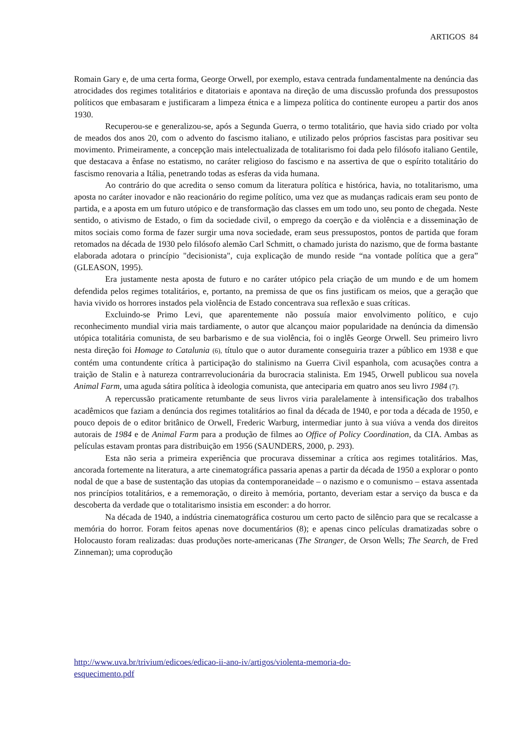ARTIGOS 84
Romain Gary e, de uma certa forma, George Orwell, por exemplo, estava centrada fundamentalmente na denúncia das atrocidades dos regimes totalitários e ditatoriais e apontava na direção de uma discussão profunda dos pressupostos políticos que embasaram e justificaram a limpeza étnica e a limpeza política do continente europeu a partir dos anos 1930.
Recuperou-se e generalizou-se, após a Segunda Guerra, o termo totalitário, que havia sido criado por volta de meados dos anos 20, com o advento do fascismo italiano, e utilizado pelos próprios fascistas para positivar seu movimento. Primeiramente, a concepção mais intelectualizada de totalitarismo foi dada pelo filósofo italiano Gentile, que destacava a ênfase no estatismo, no caráter religioso do fascismo e na assertiva de que o espírito totalitário do fascismo renovaria a Itália, penetrando todas as esferas da vida humana.
Ao contrário do que acredita o senso comum da literatura política e histórica, havia, no totalitarismo, uma aposta no caráter inovador e não reacionário do regime político, uma vez que as mudanças radicais eram seu ponto de partida, e a aposta em um futuro utópico e de transformação das classes em um todo uno, seu ponto de chegada. Neste sentido, o ativismo de Estado, o fim da sociedade civil, o emprego da coerção e da violência e a disseminação de mitos sociais como forma de fazer surgir uma nova sociedade, eram seus pressupostos, pontos de partida que foram retomados na década de 1930 pelo filósofo alemão Carl Schmitt, o chamado jurista do nazismo, que de forma bastante elaborada adotara o princípio "decisionista", cuja explicação de mundo reside “na vontade política que a gera” (GLEASON, 1995).
Era justamente nesta aposta de futuro e no caráter utópico pela criação de um mundo e de um homem defendida pelos regimes totalitários, e, portanto, na premissa de que os fins justificam os meios, que a geração que havia vivido os horrores instados pela violência de Estado concentrava sua reflexão e suas críticas.
Excluindo-se Primo Levi, que aparentemente não possuía maior envolvimento político, e cujo reconhecimento mundial viria mais tardiamente, o autor que alcançou maior popularidade na denúncia da dimensão utópica totalitária comunista, de seu barbarismo e de sua violência, foi o inglês George Orwell. Seu primeiro livro nesta direção foi Homage to Catalunia (6), título que o autor duramente conseguiria trazer a público em 1938 e que contém uma contundente crítica à participação do stalinismo na Guerra Civil espanhola, com acusações contra a traição de Stalin e à natureza contrarrevolucionária da burocracia stalinista. Em 1945, Orwell publicou sua novela Animal Farm, uma aguda sátira política à ideologia comunista, que anteciparia em quatro anos seu livro 1984 (7).
A repercussão praticamente retumbante de seus livros viria paralelamente à intensificação dos trabalhos acadêmicos que faziam a denúncia dos regimes totalitários ao final da década de 1940, e por toda a década de 1950, e pouco depois de o editor britânico de Orwell, Frederic Warburg, intermediar junto à sua viúva a venda dos direitos autorais de 1984 e de Animal Farm para a produção de filmes ao Office of Policy Coordination, da CIA. Ambas as películas estavam prontas para distribuição em 1956 (SAUNDERS, 2000, p. 293).
Esta não seria a primeira experiência que procurava disseminar a crítica aos regimes totalitários. Mas, ancorada fortemente na literatura, a arte cinematográfica passaria apenas a partir da década de 1950 a explorar o ponto nodal de que a base de sustentação das utopias da contemporaneidade – o nazismo e o comunismo – estava assentada nos princípios totalitários, e a rememoração, o direito à memória, portanto, deveriam estar a serviço da busca e da descoberta da verdade que o totalitarismo insistia em esconder: a do horror.
Na década de 1940, a indústria cinematográfica costurou um certo pacto de silêncio para que se recalcasse a memória do horror. Foram feitos apenas nove documentários (8); e apenas cinco películas dramatizadas sobre o Holocausto foram realizadas: duas produções norte-americanas (The Stranger, de Orson Wells; The Search, de Fred Zinneman); uma coprodução
http://www.uva.br/trivium/edicoes/edicao-ii-ano-iv/artigos/violenta-memoria-do-
esquecimento.pdf